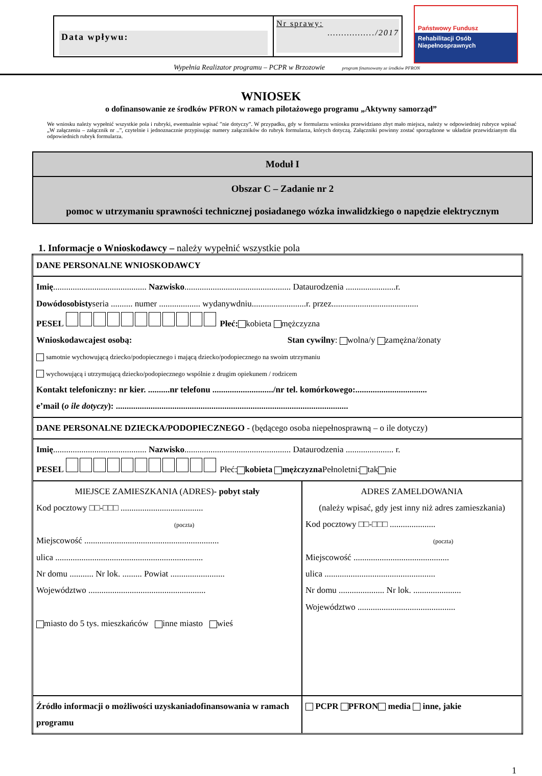Data wpływu:
Nr sprawy:
……………../2017
Państwowy Fundusz
Rehabilitacji Osób
Niepełnosprawnych
Wypełnia Realizator programu – PCPR w Brzozowie program finansowany ze środków PFRON
WNIOSEK
o dofinansowanie ze środków PFRON w ramach pilotażowego programu „Aktywny samorząd”
We wniosku należy wypełnić wszystkie pola i rubryki, ewentualnie wpisać ”nie dotyczy”. W przypadku, gdy w formularzu wniosku przewidziano zbyt mało miejsca, należy w odpowiedniej rubryce wpisać „W załączeniu – załącznik nr ..”, czytelnie i jednoznacznie przypisując numery załączników do rubryk formularza, których dotyczą. Załączniki powinny zostać sporządzone w układzie przewidzianym dla odpowiednich rubryk formularza.
Moduł I
Obszar C – Zadanie nr 2
pomoc w utrzymaniu sprawności technicznej posiadanego wózka inwalidzkiego o napędzie elektrycznym
1. Informacje o Wnioskodawcy – należy wypełnić wszystkie pola
| DANE PERSONALNE WNIOSKODAWCY | |
| Imię ........................................... Nazwisko ................................................. Dataurodzenia .......................r. Dowódosobisty seria .......... numer ................... wydanywdniu.........................r. przez........................................ PESEL Płeć: kobieta mężczyzna Wnioskodawcajest osobą: Stan cywilny : wolna/y zamężna/żonaty samotnie wychowującą dziecko/podopiecznego i mającą dziecko/podopiecznego na swoim utrzymaniu wychowującą i utrzymującą dziecko/podopiecznego wspólnie z drugim opiekunem / rodzicem Kontakt telefoniczny: nr kier. ..........nr telefonu ............................/nr tel. komórkowego:................................. e’mail ( o ile dotyczy ): ........................................................................................................... | |
| DANE PERSONALNE DZIECKA/PODOPIECZNEGO - (będącego osoba niepełnosprawną – o ile dotyczy) | |
| Imię ........................................... Nazwisko ................................................. Dataurodzenia ...................... r. PESEL Płeć: kobieta mężczyzna Pełnoletni: tak nie | |
| MIEJSCE ZAMIESZKANIA (ADRES) - pobyt stały Kod pocztowy □□-□□□ ...................................... (poczta) Miejscowość .............................................................. ulica .................................................................... Nr domu ........... Nr lok. ......... Powiat ......................... Województwo ...................................................... miasto do 5 tys. mieszkańców inne miasto wieś | ADRES ZAMELDOWANIA (należy wpisać, gdy jest inny niż adres zamieszkania) Kod pocztowy □□-□□□ ..................... (poczta) Miejscowość ............................................ ulica ................................................... Nr domu ..................... Nr lok. ...................... Województwo ............................................. |
| Źródło informacji o możliwości uzyskaniadofinansowania w ramach programu | PCPR PFRON media inne, jakie |
1